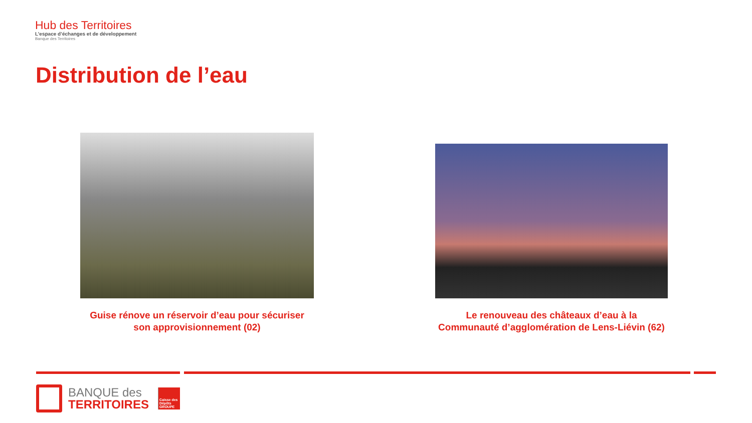Hub des Territoires
L’espace d’échanges et de développement
Banque des Territoires
Distribution de l’eau
Guise rénove un réservoir d’eau pour sécuriser son approvisionnement (02)
Le renouveau des châteaux d’eau à la Communauté d’agglomération de Lens-Liévin (62)
BANQUE des
TERRITOIRES
Caisse des Dépôts GROUPE